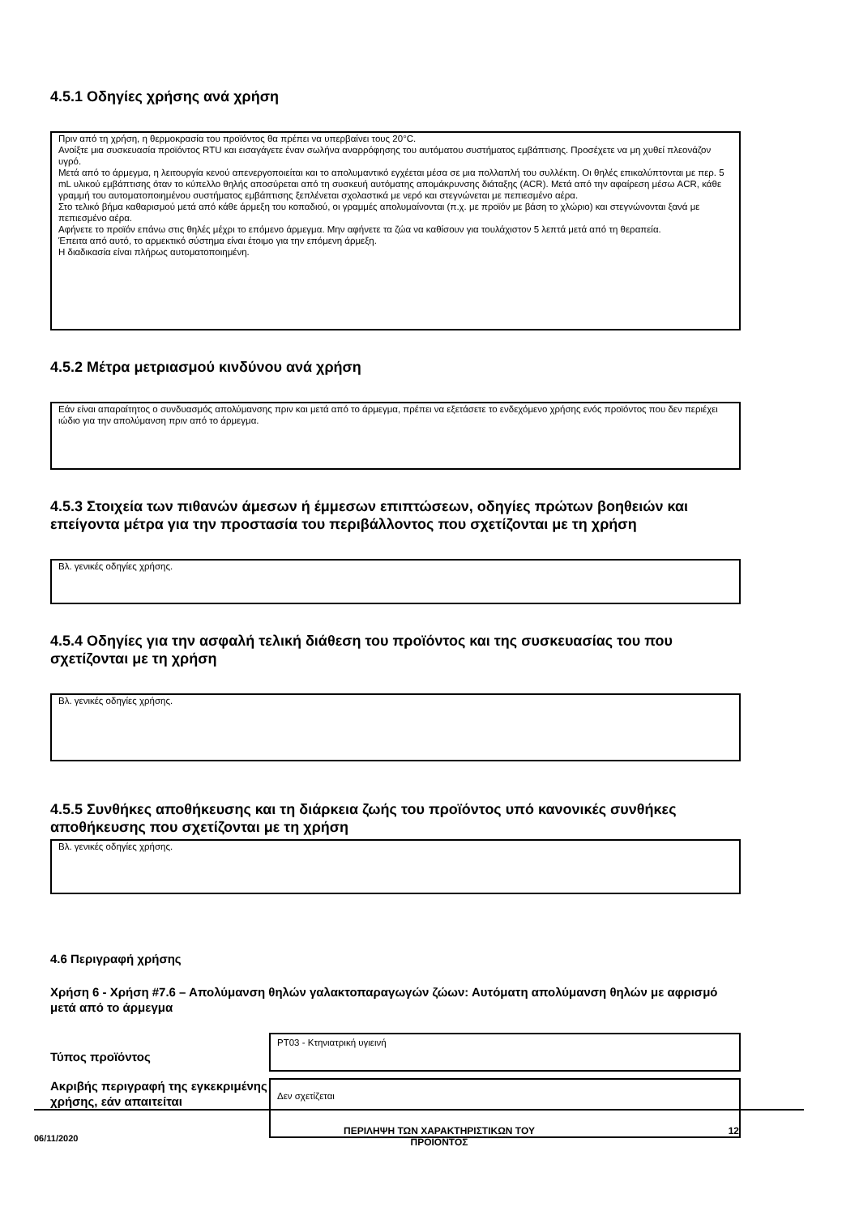4.5.1 Οδηγίες χρήσης ανά χρήση
Πριν από τη χρήση, η θερμοκρασία του προϊόντος θα πρέπει να υπερβαίνει τους 20°C.
Ανοίξτε μια συσκευασία προϊόντος RTU και εισαγάγετε έναν σωλήνα αναρρόφησης του αυτόματου συστήματος εμβάπτισης. Προσέχετε να μη χυθεί πλεονάζον υγρό.
Μετά από το άρμεγμα, η λειτουργία κενού απενεργοποιείται και το απολυμαντικό εγχέεται μέσα σε μια πολλαπλή του συλλέκτη. Οι θηλές επικαλύπτονται με περ. 5 mL υλικού εμβάπτισης όταν το κύπελλο θηλής αποσύρεται από τη συσκευή αυτόματης απομάκρυνσης διάταξης (ACR). Μετά από την αφαίρεση μέσω ACR, κάθε γραμμή του αυτοματοποιημένου συστήματος εμβάπτισης ξεπλένεται σχολαστικά με νερό και στεγνώνεται με πεπιεσμένο αέρα.
Στο τελικό βήμα καθαρισμού μετά από κάθε άρμεξη του κοπαδιού, οι γραμμές απολυμαίνονται (π.χ. με προϊόν με βάση το χλώριο) και στεγνώνονται ξανά με πεπιεσμένο αέρα.
Αφήνετε το προϊόν επάνω στις θηλές μέχρι το επόμενο άρμεγμα. Μην αφήνετε τα ζώα να καθίσουν για τουλάχιστον 5 λεπτά μετά από τη θεραπεία.
Έπειτα από αυτό, το αρμεκτικό σύστημα είναι έτοιμο για την επόμενη άρμεξη.
Η διαδικασία είναι πλήρως αυτοματοποιημένη.
4.5.2 Μέτρα μετριασμού κινδύνου ανά χρήση
Εάν είναι απαραίτητος ο συνδυασμός απολύμανσης πριν και μετά από το άρμεγμα, πρέπει να εξετάσετε το ενδεχόμενο χρήσης ενός προϊόντος που δεν περιέχει ιώδιο για την απολύμανση πριν από το άρμεγμα.
4.5.3 Στοιχεία των πιθανών άμεσων ή έμμεσων επιπτώσεων, οδηγίες πρώτων βοηθειών και επείγοντα μέτρα για την προστασία του περιβάλλοντος που σχετίζονται με τη χρήση
Βλ. γενικές οδηγίες χρήσης.
4.5.4 Οδηγίες για την ασφαλή τελική διάθεση του προϊόντος και της συσκευασίας του που σχετίζονται με τη χρήση
Βλ. γενικές οδηγίες χρήσης.
4.5.5 Συνθήκες αποθήκευσης και τη διάρκεια ζωής του προϊόντος υπό κανονικές συνθήκες αποθήκευσης που σχετίζονται με τη χρήση
Βλ. γενικές οδηγίες χρήσης.
4.6 Περιγραφή χρήσης
Χρήση 6 - Χρήση #7.6 – Απολύμανση θηλών γαλακτοπαραγωγών ζώων: Αυτόματη απολύμανση θηλών με αφρισμό μετά από το άρμεγμα
Τύπος προϊόντος
PT03 - Κτηνιατρική υγιεινή
Ακριβής περιγραφή της εγκεκριμένης χρήσης, εάν απαιτείται
Δεν σχετίζεται
06/11/2020
ΠΕΡΙΛΗΨΗ ΤΩΝ ΧΑΡΑΚΤΗΡΙΣΤΙΚΩΝ ΤΟΥ
ΠΡΟΪΟΝΤΟΣ
12